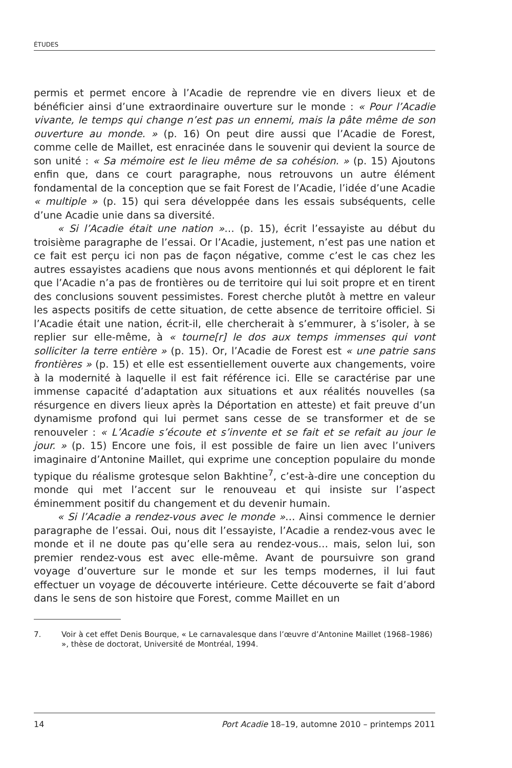ÉTUDES
permis et permet encore à l’Acadie de reprendre vie en divers lieux et de bénéficier ainsi d’une extraordinaire ouverture sur le monde : « Pour l’Acadie vivante, le temps qui change n’est pas un ennemi, mais la pâte même de son ouverture au monde. » (p. 16) On peut dire aussi que l’Acadie de Forest, comme celle de Maillet, est enracinée dans le souvenir qui devient la source de son unité : « Sa mémoire est le lieu même de sa cohésion. » (p. 15) Ajoutons enfin que, dans ce court paragraphe, nous retrouvons un autre élément fondamental de la conception que se fait Forest de l’Acadie, l’idée d’une Acadie « multiple » (p. 15) qui sera développée dans les essais subséquents, celle d’une Acadie unie dans sa diversité.
« Si l’Acadie était une nation »… (p. 15), écrit l’essayiste au début du troisième paragraphe de l’essai. Or l’Acadie, justement, n’est pas une nation et ce fait est perçu ici non pas de façon négative, comme c’est le cas chez les autres essayistes acadiens que nous avons mentionnés et qui déplorent le fait que l’Acadie n’a pas de frontières ou de territoire qui lui soit propre et en tirent des conclusions souvent pessimistes. Forest cherche plutôt à mettre en valeur les aspects positifs de cette situation, de cette absence de territoire officiel. Si l’Acadie était une nation, écrit-il, elle chercherait à s’emmurer, à s’isoler, à se replier sur elle-même, à « tourne[r] le dos aux temps immenses qui vont solliciter la terre entière » (p. 15). Or, l’Acadie de Forest est « une patrie sans frontières » (p. 15) et elle est essentiellement ouverte aux changements, voire à la modernité à laquelle il est fait référence ici. Elle se caractérise par une immense capacité d’adaptation aux situations et aux réalités nouvelles (sa résurgence en divers lieux après la Déportation en atteste) et fait preuve d’un dynamisme profond qui lui permet sans cesse de se transformer et de se renouveler : « L’Acadie s’écoute et s’invente et se fait et se refait au jour le jour. » (p. 15) Encore une fois, il est possible de faire un lien avec l’univers imaginaire d’Antonine Maillet, qui exprime une conception populaire du monde typique du réalisme grotesque selon Bakhtine<sup>7</sup>, c’est-à-dire une conception du monde qui met l’accent sur le renouveau et qui insiste sur l’aspect éminemment positif du changement et du devenir humain.
« Si l’Acadie a rendez-vous avec le monde »… Ainsi commence le dernier paragraphe de l’essai. Oui, nous dit l’essayiste, l’Acadie a rendez-vous avec le monde et il ne doute pas qu’elle sera au rendez-vous… mais, selon lui, son premier rendez-vous est avec elle-même. Avant de poursuivre son grand voyage d’ouverture sur le monde et sur les temps modernes, il lui faut effectuer un voyage de découverte intérieure. Cette découverte se fait d’abord dans le sens de son histoire que Forest, comme Maillet en un
7. Voir à cet effet Denis Bourque, « Le carnavalesque dans l’œuvre d’Antonine Maillet (1968–1986) », thèse de doctorat, Université de Montréal, 1994.
14 Port Acadie 18–19, automne 2010 – printemps 2011